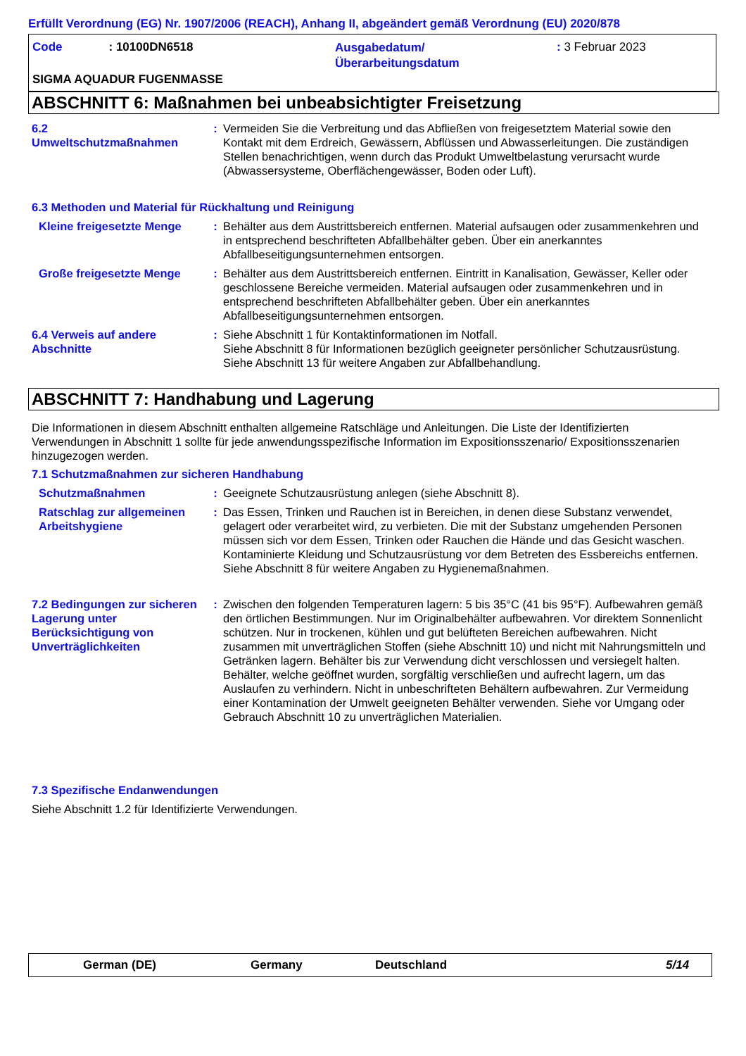Erfüllt Verordnung (EG) Nr. 1907/2006 (REACH), Anhang II, abgeändert gemäß Verordnung (EU) 2020/878
Code: 10100DN6518
Ausgabedatum/
Überarbeitungsdatum
: 3 Februar 2023
SIGMA AQUADUR FUGENMASSE
ABSCHNITT 6: Maßnahmen bei unbeabsichtigter Freisetzung
6.2
Umweltschutzmaßnahmen
: Vermeiden Sie die Verbreitung und das Abfließen von freigesetztem Material sowie den Kontakt mit dem Erdreich, Gewässern, Abflüssen und Abwasserleitungen. Die zuständigen Stellen benachrichtigen, wenn durch das Produkt Umweltbelastung verursacht wurde (Abwassersysteme, Oberflächengewässer, Boden oder Luft).
6.3 Methoden und Material für Rückhaltung und Reinigung
Kleine freigesetzte Menge
: Behälter aus dem Austrittsbereich entfernen. Material aufsaugen oder zusammenkehren und in entsprechend beschrifteten Abfallbehälter geben. Über ein anerkanntes Abfallbeseitigungsunternehmen entsorgen.
Große freigesetzte Menge : Behälter aus dem Austrittsbereich entfernen. Eintritt in Kanalisation, Gewässer, Keller oder geschlossene Bereiche vermeiden. Material aufsaugen oder zusammenkehren und in entsprechend beschrifteten Abfallbehälter geben. Über ein anerkanntes Abfallbeseitigungsunternehmen entsorgen.
6.4 Verweis auf andere Abschnitte
: Siehe Abschnitt 1 für Kontaktinformationen im Notfall.
Siehe Abschnitt 8 für Informationen bezüglich geeigneter persönlicher Schutzausrüstung.
Siehe Abschnitt 13 für weitere Angaben zur Abfallbehandlung.
ABSCHNITT 7: Handhabung und Lagerung
Die Informationen in diesem Abschnitt enthalten allgemeine Ratschläge und Anleitungen. Die Liste der Identifizierten Verwendungen in Abschnitt 1 sollte für jede anwendungsspezifische Information im Expositionsszenario/ Expositionsszenarien hinzugezogen werden.
7.1 Schutzmaßnahmen zur sicheren Handhabung
Schutzmaßnahmen : Geeignete Schutzausrüstung anlegen (siehe Abschnitt 8).
Ratschlag zur allgemeinen Arbeitshygiene
: Das Essen, Trinken und Rauchen ist in Bereichen, in denen diese Substanz verwendet, gelagert oder verarbeitet wird, zu verbieten. Die mit der Substanz umgehenden Personen müssen sich vor dem Essen, Trinken oder Rauchen die Hände und das Gesicht waschen. Kontaminierte Kleidung und Schutzausrüstung vor dem Betreten des Essbereichs entfernen. Siehe Abschnitt 8 für weitere Angaben zu Hygienemaßnahmen.
7.2 Bedingungen zur sicheren Lagerung unter Berücksichtigung von Unverträglichkeiten
: Zwischen den folgenden Temperaturen lagern: 5 bis 35°C (41 bis 95°F). Aufbewahren gemäß den örtlichen Bestimmungen. Nur im Originalbehälter aufbewahren. Vor direktem Sonnenlicht schützen. Nur in trockenen, kühlen und gut belüfteten Bereichen aufbewahren. Nicht zusammen mit unverträglichen Stoffen (siehe Abschnitt 10) und nicht mit Nahrungsmitteln und Getränken lagern. Behälter bis zur Verwendung dicht verschlossen und versiegelt halten. Behälter, welche geöffnet wurden, sorgfältig verschließen und aufrecht lagern, um das Auslaufen zu verhindern. Nicht in unbeschrifteten Behältern aufbewahren. Zur Vermeidung einer Kontamination der Umwelt geeigneten Behälter verwenden. Siehe vor Umgang oder Gebrauch Abschnitt 10 zu unverträglichen Materialien.
7.3 Spezifische Endanwendungen
Siehe Abschnitt 1.2 für Identifizierte Verwendungen.
German (DE) Germany Deutschland 5/14